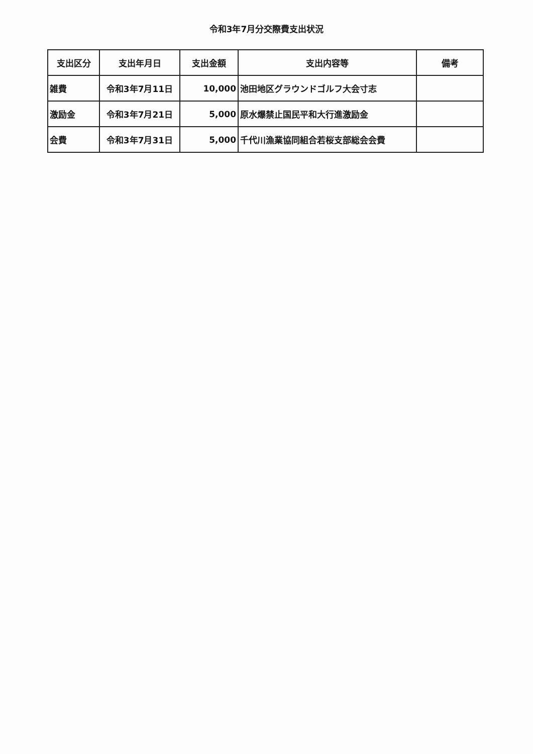令和3年7月分交際費支出状況
| 支出区分 | 支出年月日 | 支出金額 | 支出内容等 | 備考 |
| --- | --- | --- | --- | --- |
| 雑費 | 令和3年7月11日 | 10,000 | 池田地区グラウンドゴルフ大会寸志 | |
| 激励金 | 令和3年7月21日 | 5,000 | 原水爆禁止国民平和大行進激励金 | |
| 会費 | 令和3年7月31日 | 5,000 | 千代川漁業協同組合若桜支部総会会費 | |